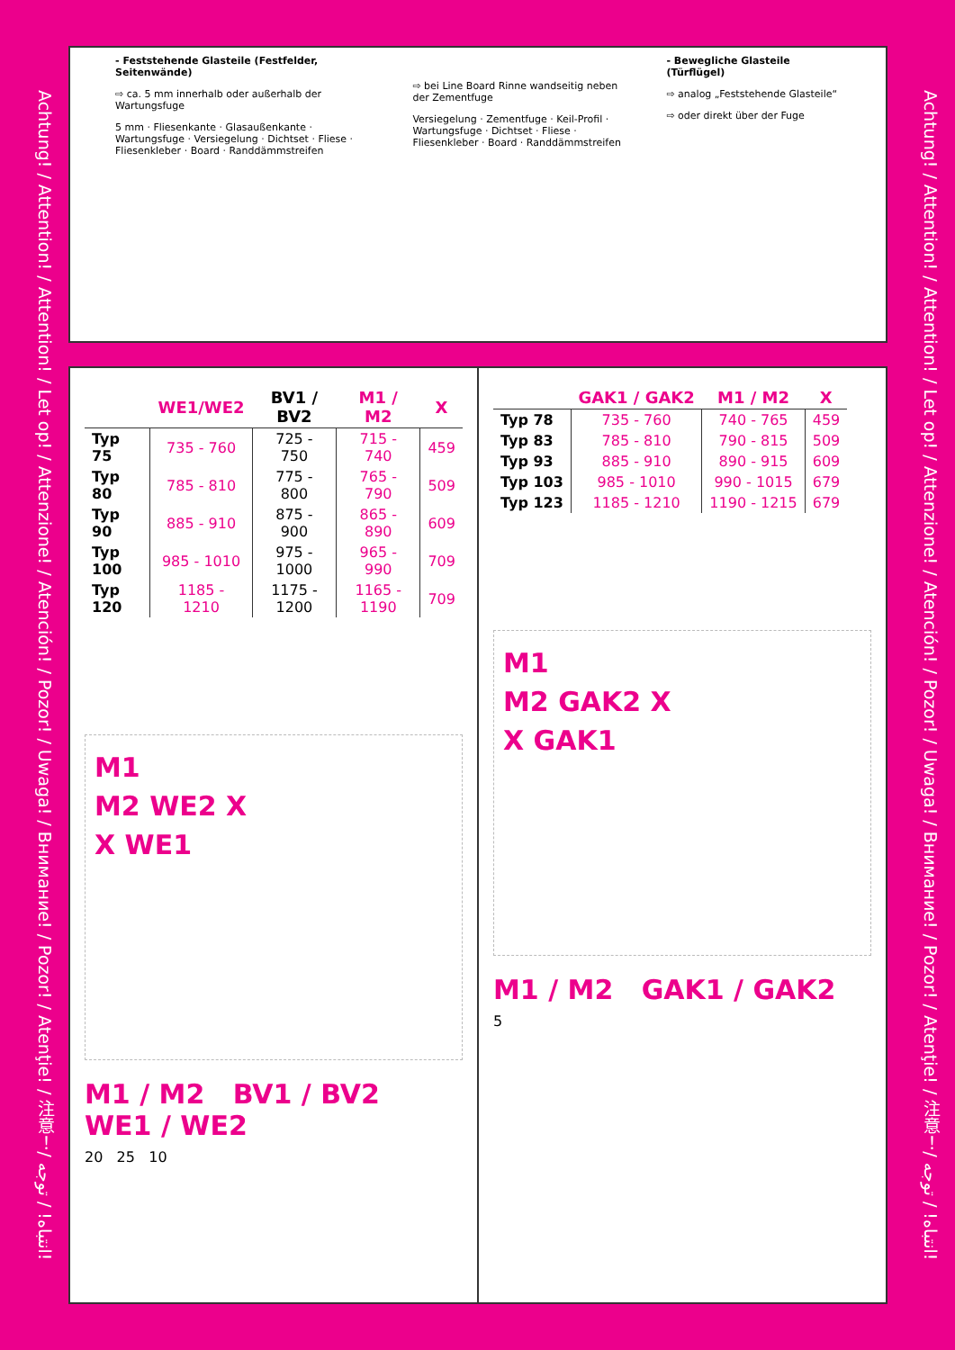Achtung! / Attention! / Attention! / Let op! / Attenzione! / Atención! / Pozor! / Uwaga! / Внимание! / Pozor! / Atenţie! / 注意！/ انتباه! / توجه!
Achtung! / Attention! / Attention! / Let op! / Attenzione! / Atención! / Pozor! / Uwaga! / Внимание! / Pozor! / Atenţie! / 注意！/ انتباه! / توجه!
- Feststehende Glasteile (Festfelder, Seitenwände)
⇨ ca. 5 mm innerhalb oder außerhalb der Wartungsfuge
5 mm · Fliesenkante · Glasaußenkante · Wartungsfuge · Versiegelung · Dichtset · Fliese · Fliesenkleber · Board · Randdämmstreifen
⇨ bei Line Board Rinne wandseitig neben der Zementfuge
Versiegelung · Zementfuge · Keil-Profil · Wartungsfuge · Dichtset · Fliese · Fliesenkleber · Board · Randdämmstreifen
- Bewegliche Glasteile (Türflügel)
⇨ analog „Feststehende Glasteile“
⇨ oder direkt über der Fuge
| | WE1/WE2 | BV1 / BV2 | M1 / M2 | X |
| --- | --- | --- | --- | --- |
| Typ 75 | 735 - 760 | 725 - 750 | 715 - 740 | 459 |
| Typ 80 | 785 - 810 | 775 - 800 | 765 - 790 | 509 |
| Typ 90 | 885 - 910 | 875 - 900 | 865 - 890 | 609 |
| Typ 100 | 985 - 1010 | 975 - 1000 | 965 - 990 | 709 |
| Typ 120 | 1185 - 1210 | 1175 - 1200 | 1165 - 1190 | 709 |
M1
M2 WE2 X
X WE1
M1 / M2 BV1 / BV2 WE1 / WE2
20 25 10
| | GAK1 / GAK2 | M1 / M2 | X |
| --- | --- | --- | --- |
| Typ 78 | 735 - 760 | 740 - 765 | 459 |
| Typ 83 | 785 - 810 | 790 - 815 | 509 |
| Typ 93 | 885 - 910 | 890 - 915 | 609 |
| Typ 103 | 985 - 1010 | 990 - 1015 | 679 |
| Typ 123 | 1185 - 1210 | 1190 - 1215 | 679 |
M1
M2 GAK2 X
X GAK1
M1 / M2 GAK1 / GAK2
5